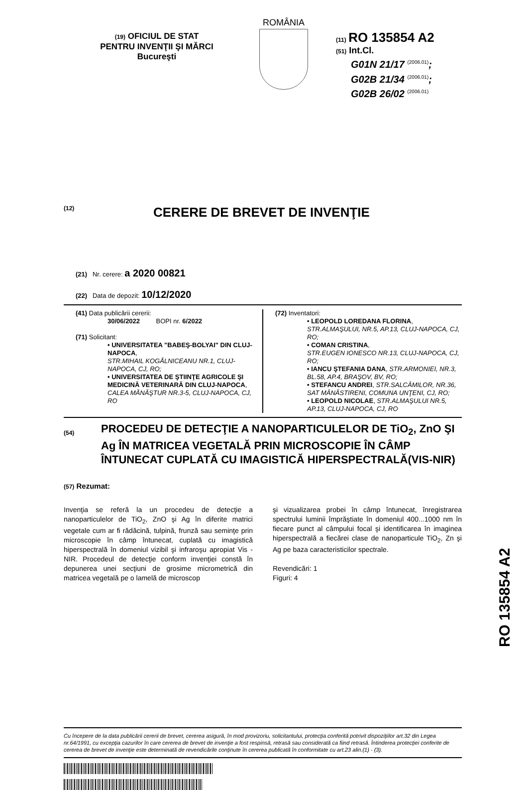(19) OFICIUL DE STAT
PENTRU INVENŢII ŞI MĂRCI
Bucureşti
ROMÂNIA
(11) RO 135854 A2
(51) Int.Cl.
G01N 21/17 <sup>(2006.01)</sup>;
G02B 21/34 <sup>(2006.01)</sup>;
G02B 26/02 <sup>(2006.01)</sup>
(12) CERERE DE BREVET DE INVENŢIE
(21) Nr. cerere: a 2020 00821
(22) Data de depozit: 10/12/2020
(41) Data publicării cererii:
30/06/2022 BOPI nr. 6/2022
(71) Solicitant:
• UNIVERSITATEA "BABEŞ-BOLYAI" DIN CLUJ-NAPOCA,
STR.MIHAIL KOGĂLNICEANU NR.1, CLUJ-NAPOCA, CJ, RO;
• UNIVERSITATEA DE ŞTIINŢE AGRICOLE ŞI MEDICINĂ VETERINARĂ DIN CLUJ-NAPOCA, CALEA MĂNĂŞTUR NR.3-5, CLUJ-NAPOCA, CJ, RO
(72) Inventatori:
• LEOPOLD LOREDANA FLORINA,
STR.ALMAŞULUI, NR.5, AP.13, CLUJ-NAPOCA, CJ, RO;
• COMAN CRISTINA,
STR.EUGEN IONESCO NR.13, CLUJ-NAPOCA, CJ, RO;
• IANCU ŞTEFANIA DANA, STR.ARMONIEI, NR.3, BL.58, AP.4, BRAŞOV, BV, RO;
• STEFANCU ANDREI, STR.SALCÂMILOR, NR.36, SAT MÂNĂSTIRENI, COMUNA UNŢENI, CJ, RO;
• LEOPOLD NICOLAE, STR.ALMAŞULUI NR.5, AP.13, CLUJ-NAPOCA, CJ, RO
(54)
PROCEDEU DE DETECŢIE A NANOPARTICULELOR DE TiO<sub>2</sub>, ZnO ŞI Ag ÎN MATRICEA VEGETALĂ PRIN MICROSCOPIE ÎN CÂMP ÎNTUNECAT CUPLATĂ CU IMAGISTICĂ HIPERSPECTRALĂ(VIS-NIR)
(57) Rezumat:
Invenţia se referă la un procedeu de detecţie a nanoparticulelor de TiO<sub>2</sub>, ZnO şi Ag în diferite matrici vegetale cum ar fi rădăcină, tulpină, frunză sau seminţe prin microscopie în câmp întunecat, cuplată cu imagistică hiperspectrală în domeniul vizibil şi infraroşu apropiat Vis - NIR. Procedeul de detecţie conform invenţiei constă în depunerea unei secţiuni de grosime micrometrică din matricea vegetală pe o lamelă de microscop
şi vizualizarea probei în câmp întunecat, înregistrarea spectrului luminii împrăştiate în domeniul 400...1000 nm în fiecare punct al câmpului focal şi identificarea în imaginea hiperspectrală a fiecărei clase de nanoparticule TiO<sub>2</sub>, Zn şi Ag pe baza caracteristicilor spectrale.
Revendicări: 1
Figuri: 4
Cu începere de la data publicării cererii de brevet, cererea asigură, în mod provizoriu, solicitantului, protecţia conferită potrivit dispoziţiilor art.32 din Legea nr.64/1991, cu excepţia cazurilor în care cererea de brevet de invenţie a fost respinsă, retrasă sau considerată ca fiind retrasă. Întinderea protecţiei conferite de cererea de brevet de invenţie este determinată de revendicările conţinute în cererea publicată în conformitate cu art.23 alin.(1) - (3).
RO 135854 A2